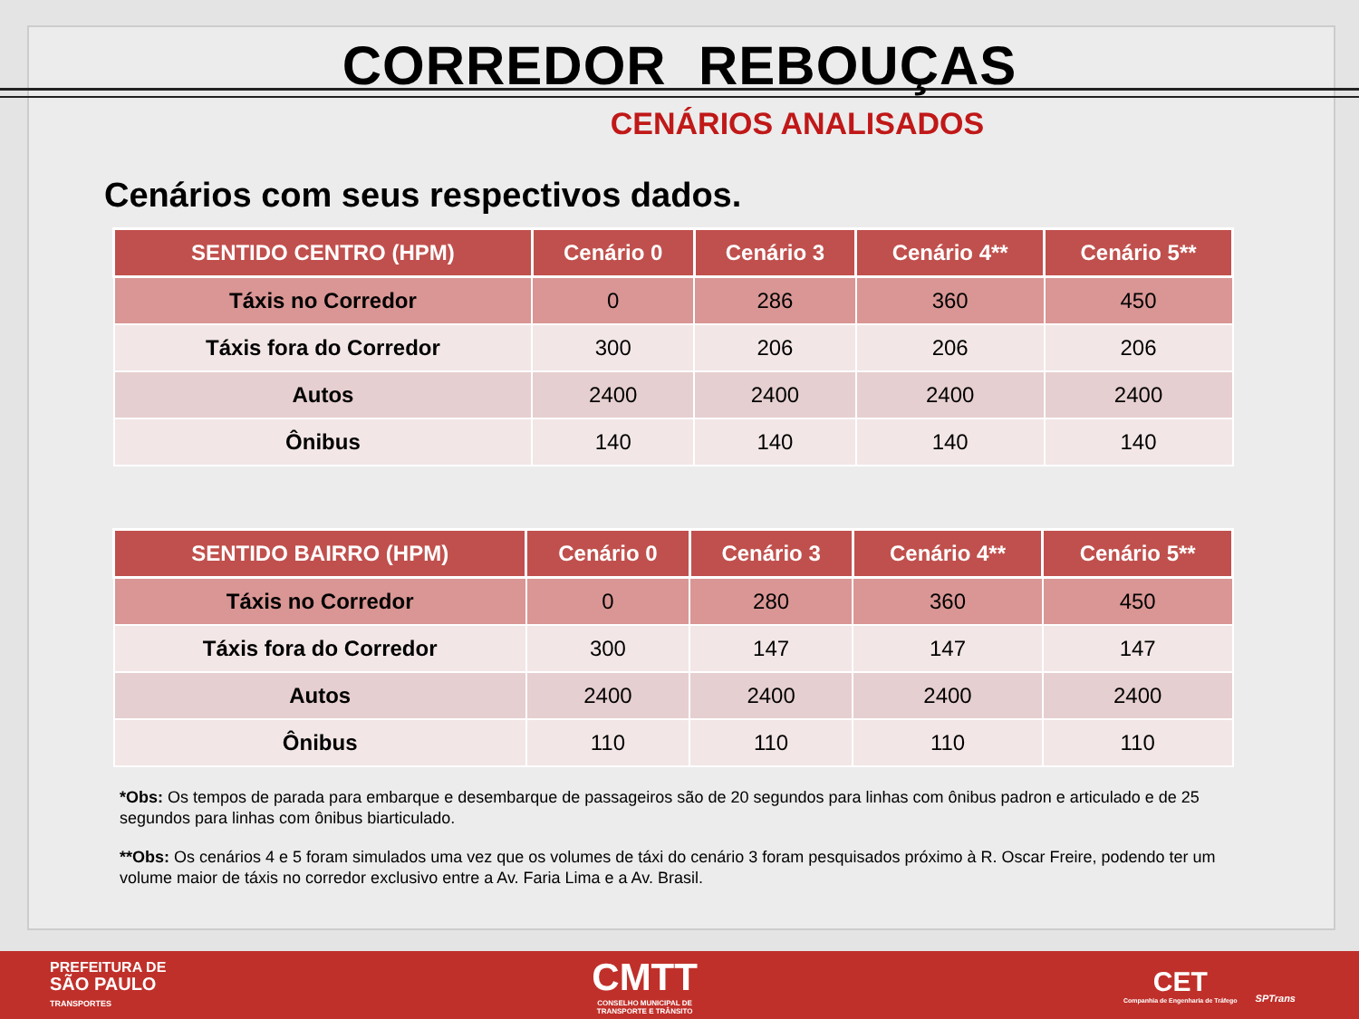CORREDOR REBOUÇAS
CENÁRIOS ANALISADOS
Cenários com seus respectivos dados.
| SENTIDO CENTRO (HPM) | Cenário 0 | Cenário 3 | Cenário 4** | Cenário 5** |
| --- | --- | --- | --- | --- |
| Táxis no Corredor | 0 | 286 | 360 | 450 |
| Táxis fora do Corredor | 300 | 206 | 206 | 206 |
| Autos | 2400 | 2400 | 2400 | 2400 |
| Ônibus | 140 | 140 | 140 | 140 |
| SENTIDO BAIRRO (HPM) | Cenário 0 | Cenário 3 | Cenário 4** | Cenário 5** |
| --- | --- | --- | --- | --- |
| Táxis no Corredor | 0 | 280 | 360 | 450 |
| Táxis fora do Corredor | 300 | 147 | 147 | 147 |
| Autos | 2400 | 2400 | 2400 | 2400 |
| Ônibus | 110 | 110 | 110 | 110 |
*Obs: Os tempos de parada para embarque e desembarque de passageiros são de 20 segundos para linhas com ônibus padron e articulado e de 25 segundos para linhas com ônibus biarticulado.
**Obs: Os cenários 4 e 5 foram simulados uma vez que os volumes de táxi do cenário 3 foram pesquisados próximo à R. Oscar Freire, podendo ter um volume maior de táxis no corredor exclusivo entre a Av. Faria Lima e a Av. Brasil.
PREFEITURA DE
SÃO PAULO
TRANSPORTES
CMTT
CONSELHO MUNICIPAL DE
TRANSPORTE E TRÂNSITO
CET
Companhia de Engenharia de Tráfego
SPTrans